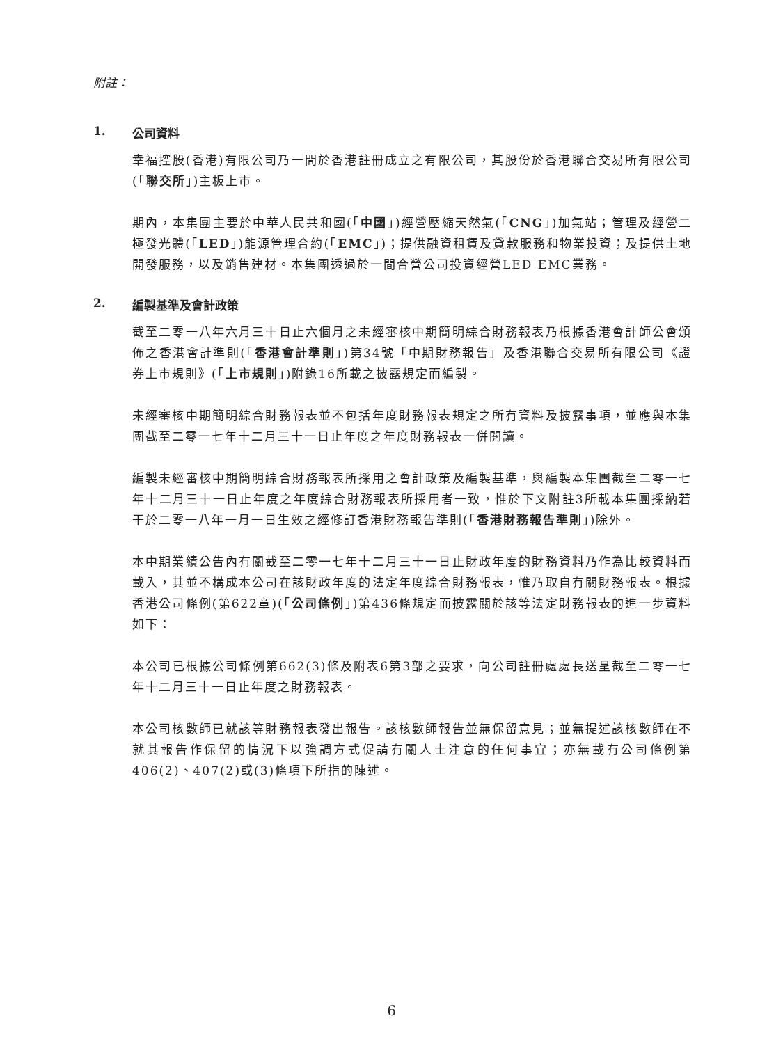附註：
1. 公司資料
幸福控股(香港)有限公司乃一間於香港註冊成立之有限公司，其股份於香港聯合交易所有限公司(「聯交所」)主板上市。
期內，本集團主要於中華人民共和國(「中國」)經營壓縮天然氣(「CNG」)加氣站；管理及經營二極發光體(「LED」)能源管理合約(「EMC」)；提供融資租賃及貸款服務和物業投資；及提供土地開發服務，以及銷售建材。本集團透過於一間合營公司投資經營LED EMC業務。
2. 編製基準及會計政策
截至二零一八年六月三十日止六個月之未經審核中期簡明綜合財務報表乃根據香港會計師公會頒佈之香港會計準則(「香港會計準則」)第34號「中期財務報告」及香港聯合交易所有限公司《證券上市規則》(「上市規則」)附錄16所載之披露規定而編製。
未經審核中期簡明綜合財務報表並不包括年度財務報表規定之所有資料及披露事項，並應與本集團截至二零一七年十二月三十一日止年度之年度財務報表一併閱讀。
編製未經審核中期簡明綜合財務報表所採用之會計政策及編製基準，與編製本集團截至二零一七年十二月三十一日止年度之年度綜合財務報表所採用者一致，惟於下文附註3所載本集團採納若干於二零一八年一月一日生效之經修訂香港財務報告準則(「香港財務報告準則」)除外。
本中期業績公告內有關截至二零一七年十二月三十一日止財政年度的財務資料乃作為比較資料而載入，其並不構成本公司在該財政年度的法定年度綜合財務報表，惟乃取自有關財務報表。根據香港公司條例(第622章)(「公司條例」)第436條規定而披露關於該等法定財務報表的進一步資料如下：
本公司已根據公司條例第662(3)條及附表6第3部之要求，向公司註冊處處長送呈截至二零一七年十二月三十一日止年度之財務報表。
本公司核數師已就該等財務報表發出報告。該核數師報告並無保留意見；並無提述該核數師在不就其報告作保留的情況下以強調方式促請有關人士注意的任何事宜；亦無載有公司條例第406(2)、407(2)或(3)條項下所指的陳述。
6